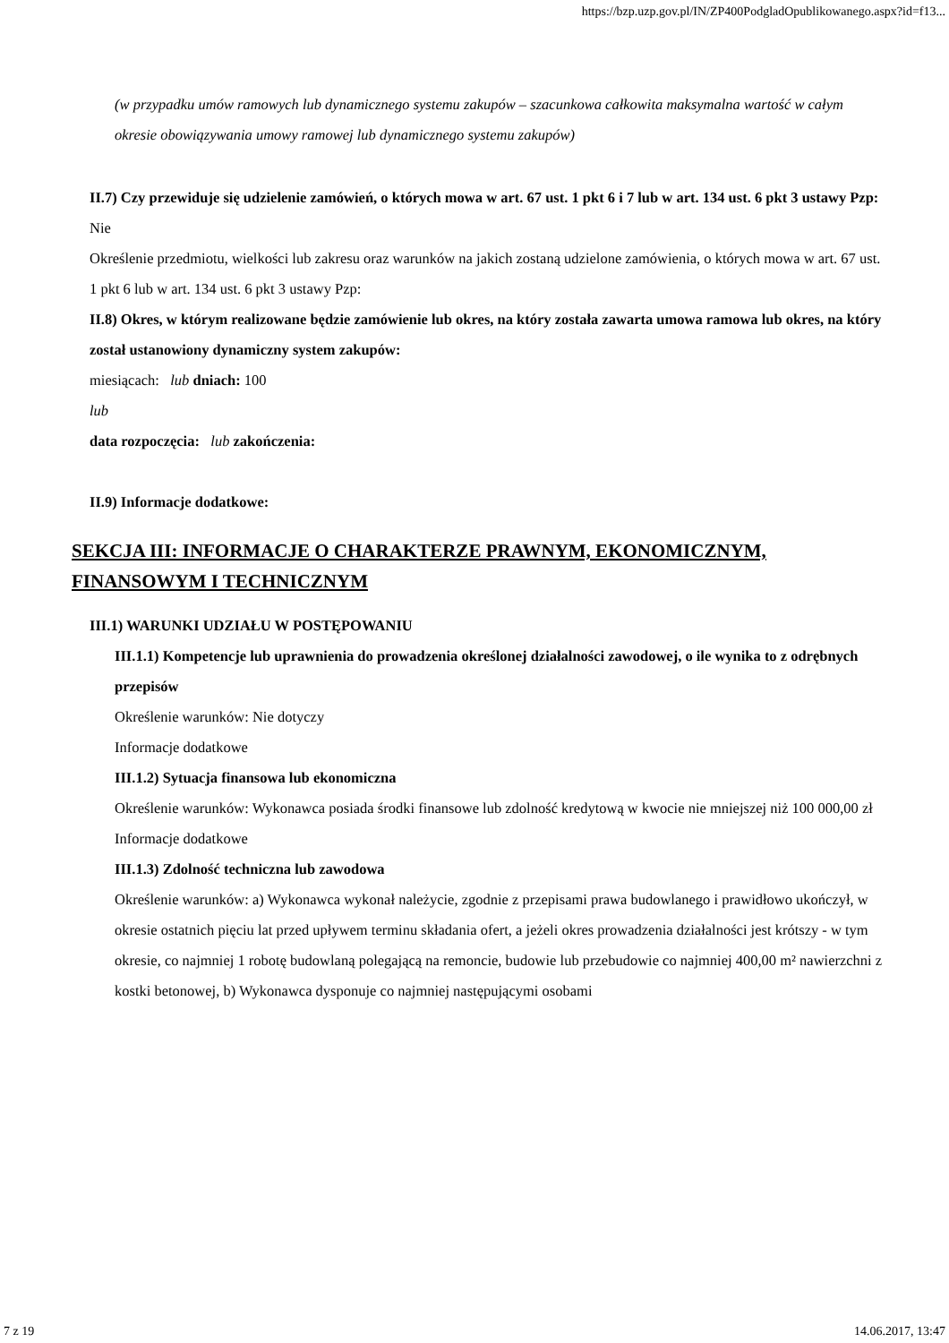https://bzp.uzp.gov.pl/IN/ZP400PodgladOpublikowanego.aspx?id=f13...
(w przypadku umów ramowych lub dynamicznego systemu zakupów – szacunkowa całkowita maksymalna wartość w całym okresie obowiązywania umowy ramowej lub dynamicznego systemu zakupów)
II.7) Czy przewiduje się udzielenie zamówień, o których mowa w art. 67 ust. 1 pkt 6 i 7 lub w art. 134 ust. 6 pkt 3 ustawy Pzp: Nie
Określenie przedmiotu, wielkości lub zakresu oraz warunków na jakich zostaną udzielone zamówienia, o których mowa w art. 67 ust. 1 pkt 6 lub w art. 134 ust. 6 pkt 3 ustawy Pzp:
II.8) Okres, w którym realizowane będzie zamówienie lub okres, na który została zawarta umowa ramowa lub okres, na który został ustanowiony dynamiczny system zakupów:
miesiącach: lub dniach: 100
lub
data rozpoczęcia: lub zakończenia:
II.9) Informacje dodatkowe:
SEKCJA III: INFORMACJE O CHARAKTERZE PRAWNYM, EKONOMICZNYM, FINANSOWYM I TECHNICZNYM
III.1) WARUNKI UDZIAŁU W POSTĘPOWANIU
III.1.1) Kompetencje lub uprawnienia do prowadzenia określonej działalności zawodowej, o ile wynika to z odrębnych przepisów
Określenie warunków: Nie dotyczy
Informacje dodatkowe
III.1.2) Sytuacja finansowa lub ekonomiczna
Określenie warunków: Wykonawca posiada środki finansowe lub zdolność kredytową w kwocie nie mniejszej niż 100 000,00 zł
Informacje dodatkowe
III.1.3) Zdolność techniczna lub zawodowa
Określenie warunków: a) Wykonawca wykonał należycie, zgodnie z przepisami prawa budowlanego i prawidłowo ukończył, w okresie ostatnich pięciu lat przed upływem terminu składania ofert, a jeżeli okres prowadzenia działalności jest krótszy - w tym okresie, co najmniej 1 robotę budowlaną polegającą na remoncie, budowie lub przebudowie co najmniej 400,00 m² nawierzchni z kostki betonowej, b) Wykonawca dysponuje co najmniej następującymi osobami
7 z 19 14.06.2017, 13:47